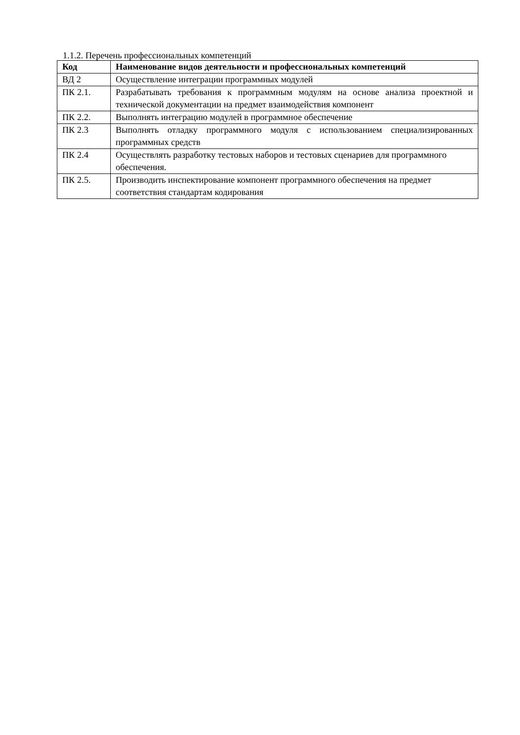1.1.2. Перечень профессиональных компетенций
| Код | Наименование видов деятельности и профессиональных компетенций |
| --- | --- |
| ВД 2 | Осуществление интеграции программных модулей |
| ПК 2.1. | Разрабатывать требования к программным модулям на основе анализа проектной и технической документации на предмет взаимодействия компонент |
| ПК 2.2. | Выполнять интеграцию модулей в программное обеспечение |
| ПК 2.3 | Выполнять отладку программного модуля с использованием специализированных программных средств |
| ПК 2.4 | Осуществлять разработку тестовых наборов и тестовых сценариев для программного обеспечения. |
| ПК 2.5. | Производить инспектирование компонент программного обеспечения на предмет соответствия стандартам кодирования |